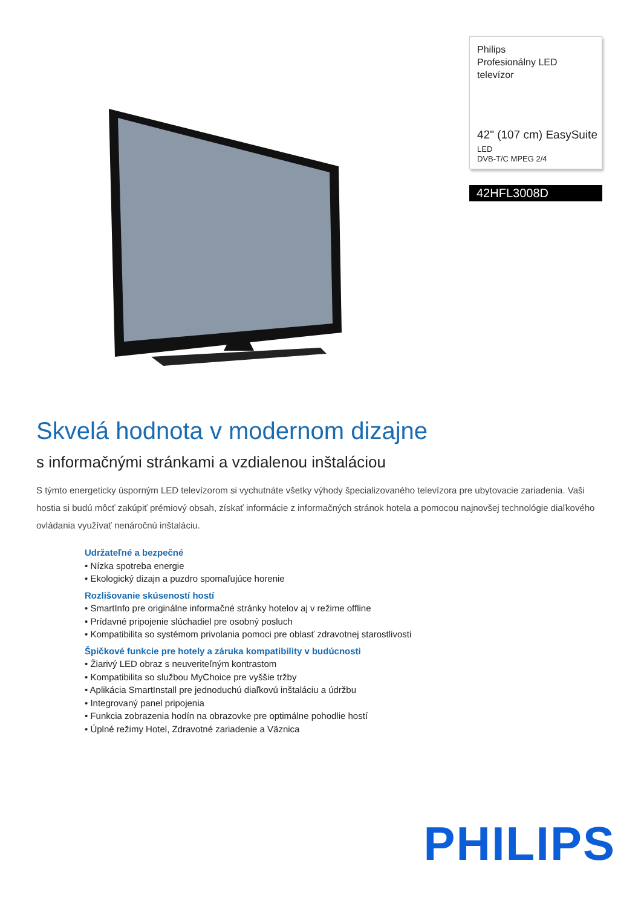Philips
Profesionálny LED
televízor
42" (107 cm) EasySuite
LED
DVB-T/C MPEG 2/4
42HFL3008D
Skvelá hodnota v modernom dizajne
s informačnými stránkami a vzdialenou inštaláciou
S týmto energeticky úsporným LED televízorom si vychutnáte všetky výhody špecializovaného televízora pre ubytovacie zariadenia. Vaši hostia si budú môcť zakúpiť prémiový obsah, získať informácie z informačných stránok hotela a pomocou najnovšej technológie diaľkového ovládania využívať nenáročnú inštaláciu.
Udržateľné a bezpečné
• Nízka spotreba energie
• Ekologický dizajn a puzdro spomaľujúce horenie
Rozlišovanie skúseností hostí
• SmartInfo pre originálne informačné stránky hotelov aj v režime offline
• Prídavné pripojenie slúchadiel pre osobný posluch
• Kompatibilita so systémom privolania pomoci pre oblasť zdravotnej starostlivosti
Špičkové funkcie pre hotely a záruka kompatibility v budúcnosti
• Žiarivý LED obraz s neuveriteľným kontrastom
• Kompatibilita so službou MyChoice pre vyššie tržby
• Aplikácia SmartInstall pre jednoduchú diaľkovú inštaláciu a údržbu
• Integrovaný panel pripojenia
• Funkcia zobrazenia hodín na obrazovke pre optimálne pohodlie hostí
• Úplné režimy Hotel, Zdravotné zariadenie a Väznica
PHILIPS